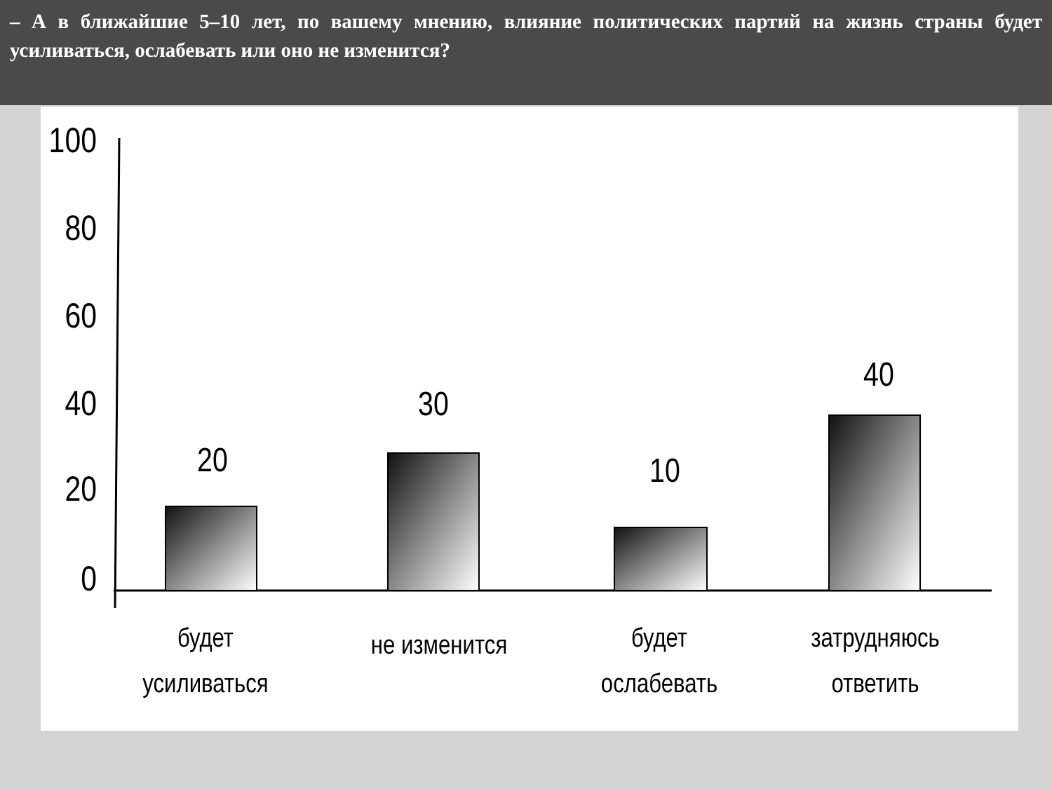– А в ближайшие 5–10 лет, по вашему мнению, влияние политических партий на жизнь страны будет усиливаться, ослабевать или оно не изменится?
100
80
60
40
20
0
20
30
10
40
будет
усиливаться
не изменится
будет
ослабевать
затрудняюсь
ответить